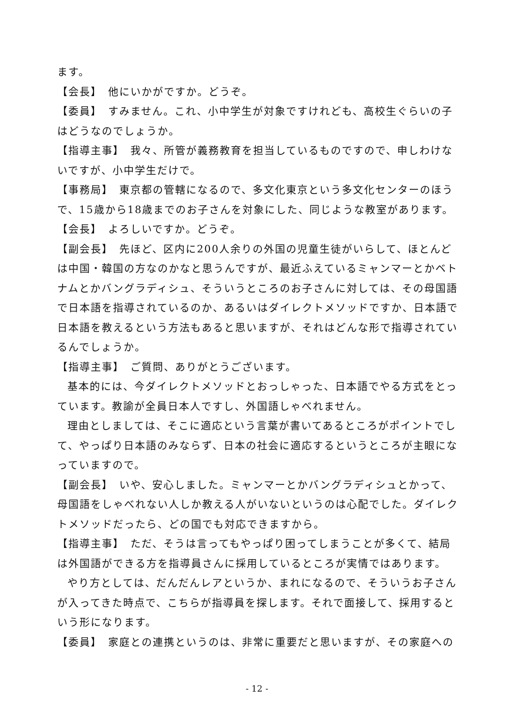ます。
【会長】　他にいかがですか。どうぞ。
【委員】　すみません。これ、小中学生が対象ですけれども、高校生ぐらいの子はどうなのでしょうか。
【指導主事】　我々、所管が義務教育を担当しているものですので、申しわけないですが、小中学生だけで。
【事務局】　東京都の管轄になるので、多文化東京という多文化センターのほうで、15歳から18歳までのお子さんを対象にした、同じような教室があります。
【会長】　よろしいですか。どうぞ。
【副会長】　先ほど、区内に200人余りの外国の児童生徒がいらして、ほとんどは中国・韓国の方なのかなと思うんですが、最近ふえているミャンマーとかベトナムとかバングラディシュ、そういうところのお子さんに対しては、その母国語で日本語を指導されているのか、あるいはダイレクトメソッドですか、日本語で日本語を教えるという方法もあると思いますが、それはどんな形で指導されているんでしょうか。
【指導主事】　ご質問、ありがとうございます。
基本的には、今ダイレクトメソッドとおっしゃった、日本語でやる方式をとっています。教諭が全員日本人ですし、外国語しゃべれません。
理由としましては、そこに適応という言葉が書いてあるところがポイントでして、やっぱり日本語のみならず、日本の社会に適応するというところが主眼になっていますので。
【副会長】　いや、安心しました。ミャンマーとかバングラディシュとかって、母国語をしゃべれない人しか教える人がいないというのは心配でした。ダイレクトメソッドだったら、どの国でも対応できますから。
【指導主事】　ただ、そうは言ってもやっぱり困ってしまうことが多くて、結局は外国語ができる方を指導員さんに採用しているところが実情ではあります。
やり方としては、だんだんレアというか、まれになるので、そういうお子さんが入ってきた時点で、こちらが指導員を探します。それで面接して、採用するという形になります。
【委員】　家庭との連携というのは、非常に重要だと思いますが、その家庭への
- 12 -